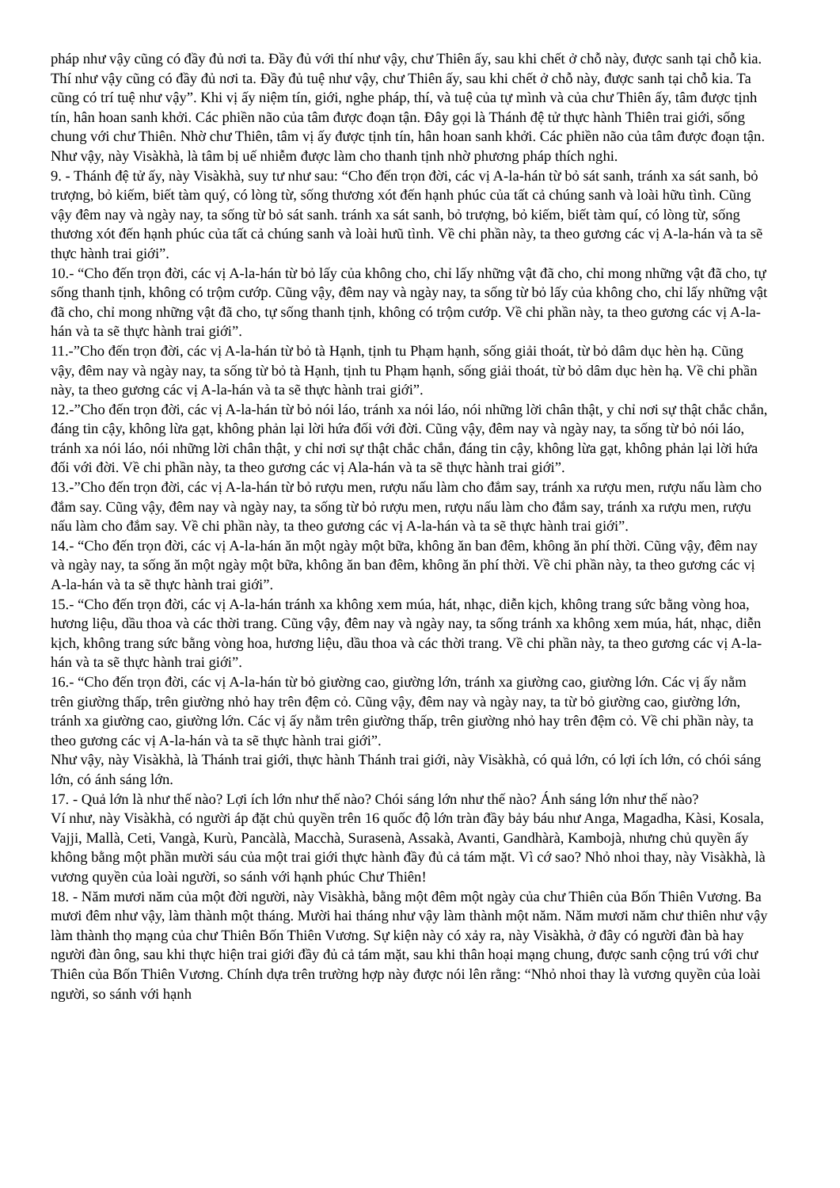pháp như vậy cũng có đầy đủ nơi ta. Đầy đủ với thí như vậy, chư Thiên ấy, sau khi chết ở chỗ này, được sanh tại chỗ kia. Thí như vậy cũng có đầy đủ nơi ta. Đầy đủ tuệ như vậy, chư Thiên ấy, sau khi chết ở chỗ này, được sanh tại chỗ kia. Ta cũng có trí tuệ như vậy”. Khi vị ấy niệm tín, giới, nghe pháp, thí, và tuệ của tự mình và của chư Thiên ấy, tâm được tịnh tín, hân hoan sanh khởi. Các phiền não của tâm được đoạn tận. Đây gọi là Thánh đệ tử thực hành Thiên trai giới, sống chung với chư Thiên. Nhờ chư Thiên, tâm vị ấy được tịnh tín, hân hoan sanh khởi. Các phiền não của tâm được đoạn tận. Như vậy, này Visàkhà, là tâm bị uế nhiễm được làm cho thanh tịnh nhờ phương pháp thích nghi.
9. - Thánh đệ tử ấy, này Visàkhà, suy tư như sau: “Cho đến trọn đời, các vị A-la-hán từ bỏ sát sanh, tránh xa sát sanh, bỏ trượng, bỏ kiếm, biết tàm quý, có lòng từ, sống thương xót đến hạnh phúc của tất cả chúng sanh và loài hữu tình. Cũng vậy đêm nay và ngày nay, ta sống từ bỏ sát sanh. tránh xa sát sanh, bỏ trượng, bỏ kiếm, biết tàm quí, có lòng từ, sống thương xót đến hạnh phúc của tất cả chúng sanh và loài hưũ tình. Về chi phần này, ta theo gương các vị A-la-hán và ta sẽ thực hành trai giới”.
10.- “Cho đến trọn đời, các vị A-la-hán từ bỏ lấy của không cho, chỉ lấy những vật đã cho, chỉ mong những vật đã cho, tự sống thanh tịnh, không có trộm cướp. Cũng vậy, đêm nay và ngày nay, ta sống từ bỏ lấy của không cho, chỉ lấy những vật đã cho, chỉ mong những vật đã cho, tự sống thanh tịnh, không có trộm cướp. Về chi phần này, ta theo gương các vị A-la-hán và ta sẽ thực hành trai giới”.
11.-”Cho đến trọn đời, các vị A-la-hán từ bỏ tà Hạnh, tịnh tu Phạm hạnh, sống giải thoát, từ bỏ dâm dục hèn hạ. Cũng vậy, đêm nay và ngày nay, ta sống từ bỏ tà Hạnh, tịnh tu Phạm hạnh, sống giải thoát, từ bỏ dâm dục hèn hạ. Về chi phần này, ta theo gương các vị A-la-hán và ta sẽ thực hành trai giới”.
12.-”Cho đến trọn đời, các vị A-la-hán từ bỏ nói láo, tránh xa nói láo, nói những lời chân thật, y chỉ nơi sự thật chắc chắn, đáng tin cậy, không lừa gạt, không phản lại lời hứa đối với đời. Cũng vậy, đêm nay và ngày nay, ta sống từ bỏ nói láo, tránh xa nói láo, nói những lời chân thật, y chỉ nơi sự thật chắc chắn, đáng tin cậy, không lừa gạt, không phản lại lời hứa đối với đời. Về chi phần này, ta theo gương các vị Ala-hán và ta sẽ thực hành trai giới”.
13.-”Cho đến trọn đời, các vị A-la-hán từ bỏ rượu men, rượu nấu làm cho đắm say, tránh xa rượu men, rượu nấu làm cho đắm say. Cũng vậy, đêm nay và ngày nay, ta sống từ bỏ rượu men, rượu nấu làm cho đắm say, tránh xa rượu men, rượu nấu làm cho đắm say. Về chi phần này, ta theo gương các vị A-la-hán và ta sẽ thực hành trai giới”.
14.- “Cho đến trọn đời, các vị A-la-hán ăn một ngày một bữa, không ăn ban đêm, không ăn phí thời. Cũng vậy, đêm nay và ngày nay, ta sống ăn một ngày một bữa, không ăn ban đêm, không ăn phí thời. Về chi phần này, ta theo gương các vị A-la-hán và ta sẽ thực hành trai giới”.
15.- “Cho đến trọn đời, các vị A-la-hán tránh xa không xem múa, hát, nhạc, diễn kịch, không trang sức bằng vòng hoa, hương liệu, dầu thoa và các thời trang. Cũng vậy, đêm nay và ngày nay, ta sống tránh xa không xem múa, hát, nhạc, diễn kịch, không trang sức bằng vòng hoa, hương liệu, dầu thoa và các thời trang. Về chi phần này, ta theo gương các vị A-la-hán và ta sẽ thực hành trai giới”.
16.- “Cho đến trọn đời, các vị A-la-hán từ bỏ giường cao, giường lớn, tránh xa giường cao, giường lớn. Các vị ấy nằm trên giường thấp, trên giường nhỏ hay trên đệm cỏ. Cũng vậy, đêm nay và ngày nay, ta từ bỏ giường cao, giường lớn, tránh xa giường cao, giường lớn. Các vị ấy nằm trên giường thấp, trên giường nhỏ hay trên đệm cỏ. Về chi phần này, ta theo gương các vị A-la-hán và ta sẽ thực hành trai giới”.
Như vậy, này Visàkhà, là Thánh trai giới, thực hành Thánh trai giới, này Visàkhà, có quả lớn, có lợi ích lớn, có chói sáng lớn, có ánh sáng lớn.
17. - Quả lớn là như thế nào? Lợi ích lớn như thế nào? Chói sáng lớn như thế nào? Ánh sáng lớn như thế nào?
Ví như, này Visàkhà, có người áp đặt chủ quyền trên 16 quốc độ lớn tràn đầy bảy báu như Anga, Magadha, Kàsi, Kosala, Vajji, Mallà, Ceti, Vangà, Kurù, Pancàlà, Macchà, Surasenà, Assakà, Avanti, Gandhàrà, Kambojà, nhưng chủ quyền ấy không bằng một phần mười sáu của một trai giới thực hành đầy đủ cả tám mặt. Vì cớ sao? Nhỏ nhoi thay, này Visàkhà, là vương quyền của loài người, so sánh với hạnh phúc Chư Thiên!
18. - Năm mươi năm của một đời người, này Visàkhà, bằng một đêm một ngày của chư Thiên của Bốn Thiên Vương. Ba mươi đêm như vậy, làm thành một tháng. Mười hai tháng như vậy làm thành một năm. Năm mươi năm chư thiên như vậy làm thành thọ mạng của chư Thiên Bốn Thiên Vương. Sự kiện này có xảy ra, này Visàkhà, ở đây có người đàn bà hay người đàn ông, sau khi thực hiện trai giới đầy đủ cả tám mặt, sau khi thân hoại mạng chung, được sanh cộng trú với chư Thiên của Bốn Thiên Vương. Chính dựa trên trường hợp này được nói lên rằng: “Nhỏ nhoi thay là vương quyền của loài người, so sánh với hạnh